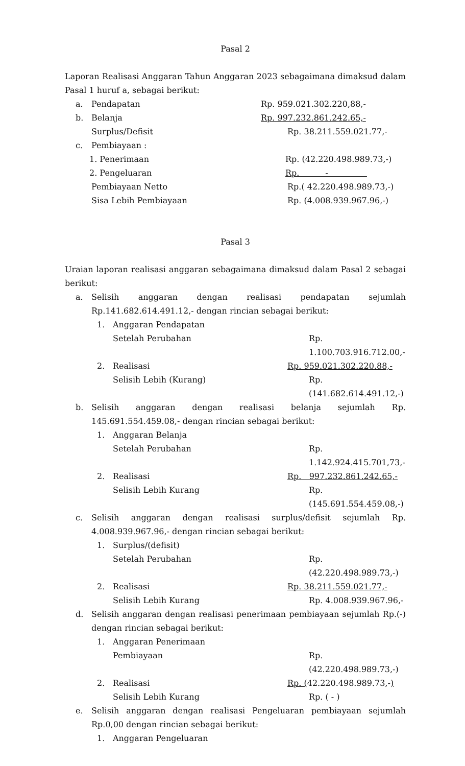Pasal 2
Laporan Realisasi Anggaran Tahun Anggaran 2023 sebagaimana dimaksud dalam Pasal 1 huruf a, sebagai berikut:
a. Pendapatan Rp. 959.021.302.220,88,-
b. Belanja Rp. 997.232.861.242.65,-
Surplus/Defisit Rp. 38.211.559.021.77,-
c. Pembiayaan :
1. Penerimaan Rp. (42.220.498.989.73,-)
2. Pengeluaran Rp. -
Pembiayaan Netto Rp.( 42.220.498.989.73,-)
Sisa Lebih Pembiayaan Rp. (4.008.939.967.96,-)
Pasal 3
Uraian laporan realisasi anggaran sebagaimana dimaksud dalam Pasal 2 sebagai berikut:
a. Selisih anggaran dengan realisasi pendapatan sejumlah Rp.141.682.614.491.12,- dengan rincian sebagai berikut:
1. Anggaran Pendapatan
Setelah Perubahan Rp. 1.100.703.916.712.00,-
2. Realisasi Rp. 959.021.302.220.88,-
Selisih Lebih (Kurang) Rp. (141.682.614.491.12,-)
b. Selisih anggaran dengan realisasi belanja sejumlah Rp. 145.691.554.459.08,- dengan rincian sebagai berikut:
1. Anggaran Belanja
Setelah Perubahan Rp. 1.142.924.415.701,73,-
2. Realisasi Rp. 997.232.861.242.65,-
Selisih Lebih Kurang Rp. (145.691.554.459.08,-)
c. Selisih anggaran dengan realisasi surplus/defisit sejumlah Rp. 4.008.939.967.96,- dengan rincian sebagai berikut:
1. Surplus/(defisit)
Setelah Perubahan Rp.(42.220.498.989.73,-)
2. Realisasi Rp. 38.211.559.021.77,-
Selisih Lebih Kurang Rp. 4.008.939.967.96,-
d. Selisih anggaran dengan realisasi penerimaan pembiayaan sejumlah Rp.(-) dengan rincian sebagai berikut:
1. Anggaran Penerimaan
Pembiayaan Rp. (42.220.498.989.73,-)
2. Realisasi Rp. (42.220.498.989.73,-)
Selisih Lebih Kurang Rp. ( - )
e. Selisih anggaran dengan realisasi Pengeluaran pembiayaan sejumlah Rp.0,00 dengan rincian sebagai berikut:
1. Anggaran Pengeluaran